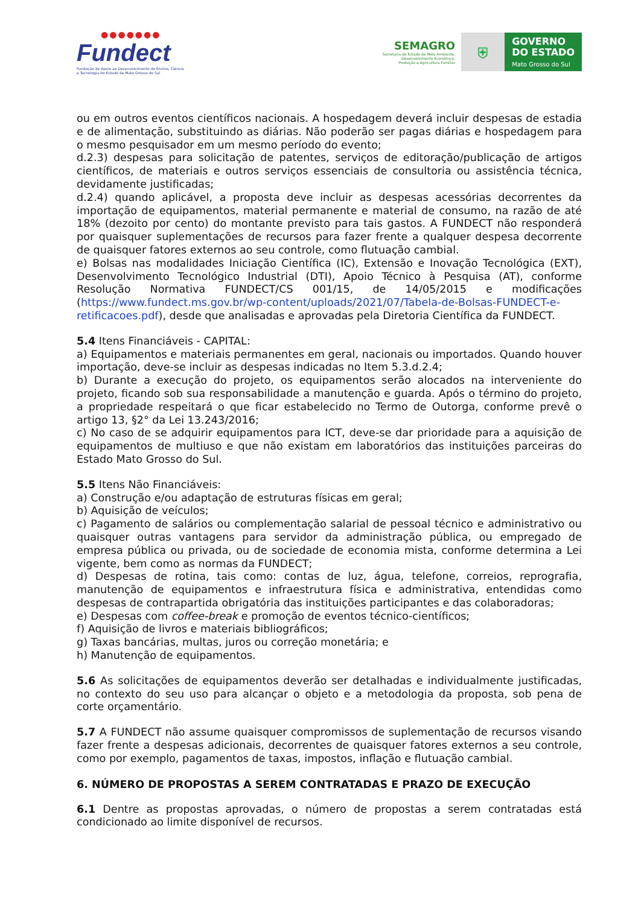●●●●●●●
Fundect
Fundação de Apoio ao Desenvolvimento do Ensino, Ciência e Tecnologia do Estado de Mato Grosso do Sul
SEMAGRO
Secretaria de Estado de Meio Ambiente,
Desenvolvimento Econômico,
Produção e Agricultura Familiar
⛨
GOVERNO
DO ESTADO
Mato Grosso do Sul
ou em outros eventos científicos nacionais. A hospedagem deverá incluir despesas de estadia e de alimentação, substituindo as diárias. Não poderão ser pagas diárias e hospedagem para o mesmo pesquisador em um mesmo período do evento;
d.2.3) despesas para solicitação de patentes, serviços de editoração/publicação de artigos científicos, de materiais e outros serviços essenciais de consultoria ou assistência técnica, devidamente justificadas;
d.2.4) quando aplicável, a proposta deve incluir as despesas acessórias decorrentes da importação de equipamentos, material permanente e material de consumo, na razão de até 18% (dezoito por cento) do montante previsto para tais gastos. A FUNDECT não responderá por quaisquer suplementações de recursos para fazer frente a qualquer despesa decorrente de quaisquer fatores externos ao seu controle, como flutuação cambial.
e) Bolsas nas modalidades Iniciação Científica (IC), Extensão e Inovação Tecnológica (EXT), Desenvolvimento Tecnológico Industrial (DTI), Apoio Técnico à Pesquisa (AT), conforme Resolução Normativa FUNDECT/CS 001/15, de 14/05/2015 e modificações (https://www.fundect.ms.gov.br/wp-content/uploads/2021/07/Tabela-de-Bolsas-FUNDECT-e-retificacoes.pdf), desde que analisadas e aprovadas pela Diretoria Científica da FUNDECT.
5.4 Itens Financiáveis - CAPITAL:
a) Equipamentos e materiais permanentes em geral, nacionais ou importados. Quando houver importação, deve-se incluir as despesas indicadas no Item 5.3.d.2.4;
b) Durante a execução do projeto, os equipamentos serão alocados na interveniente do projeto, ficando sob sua responsabilidade a manutenção e guarda. Após o término do projeto, a propriedade respeitará o que ficar estabelecido no Termo de Outorga, conforme prevê o artigo 13, §2° da Lei 13.243/2016;
c) No caso de se adquirir equipamentos para ICT, deve-se dar prioridade para a aquisição de equipamentos de multiuso e que não existam em laboratórios das instituições parceiras do Estado Mato Grosso do Sul.
5.5 Itens Não Financiáveis:
a) Construção e/ou adaptação de estruturas físicas em geral;
b) Aquisição de veículos;
c) Pagamento de salários ou complementação salarial de pessoal técnico e administrativo ou quaisquer outras vantagens para servidor da administração pública, ou empregado de empresa pública ou privada, ou de sociedade de economia mista, conforme determina a Lei vigente, bem como as normas da FUNDECT;
d) Despesas de rotina, tais como: contas de luz, água, telefone, correios, reprografia, manutenção de equipamentos e infraestrutura física e administrativa, entendidas como despesas de contrapartida obrigatória das instituições participantes e das colaboradoras;
e) Despesas com coffee-break e promoção de eventos técnico-científicos;
f) Aquisição de livros e materiais bibliográficos;
g) Taxas bancárias, multas, juros ou correção monetária; e
h) Manutenção de equipamentos.
5.6 As solicitações de equipamentos deverão ser detalhadas e individualmente justificadas, no contexto do seu uso para alcançar o objeto e a metodologia da proposta, sob pena de corte orçamentário.
5.7 A FUNDECT não assume quaisquer compromissos de suplementação de recursos visando fazer frente a despesas adicionais, decorrentes de quaisquer fatores externos a seu controle, como por exemplo, pagamentos de taxas, impostos, inflação e flutuação cambial.
6. NÚMERO DE PROPOSTAS A SEREM CONTRATADAS E PRAZO DE EXECUÇÃO
6.1 Dentre as propostas aprovadas, o número de propostas a serem contratadas está condicionado ao limite disponível de recursos.